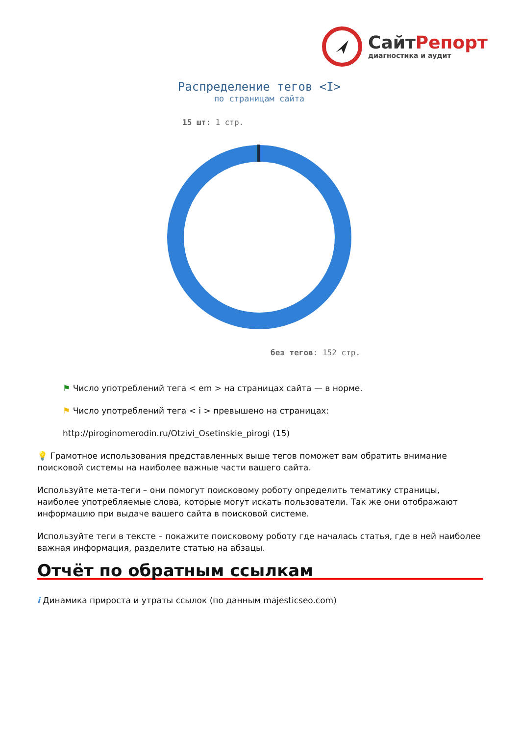СайтРепорт
диагностика и аудит
Распределение тегов <I>
по страницам сайта
15 шт: 1 стр.
без тегов: 152 стр.
⚑ Число употреблений тега < em > на страницах сайта — в норме.
⚑ Число употреблений тега < i > превышено на страницах:
http://piroginomerodin.ru/Otzivi_Osetinskie_pirogi (15)
💡 Грамотное использования представленных выше тегов поможет вам обратить внимание поисковой системы на наиболее важные части вашего сайта.
Используйте мета-теги – они помогут поисковому роботу определить тематику страницы, наиболее употребляемые слова, которые могут искать пользователи. Так же они отображают информацию при выдаче вашего сайта в поисковой системе.
Используйте теги в тексте – покажите поисковому роботу где началась статья, где в ней наиболее важная информация, разделите статью на абзацы.
Отчёт по обратным ссылкам
i Динамика прироста и утраты ссылок (по данным majesticseo.com)